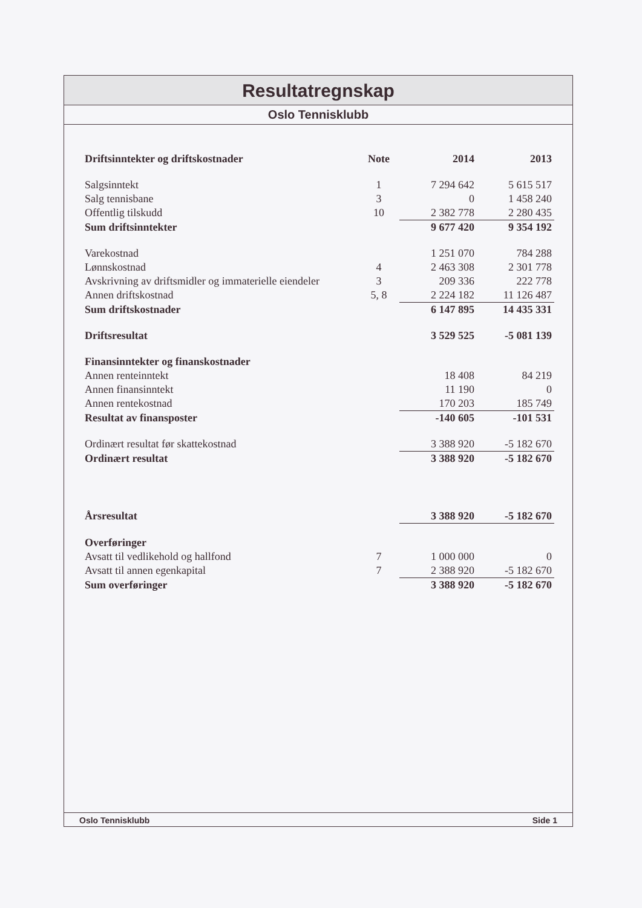Resultatregnskap
Oslo Tennisklubb
| Driftsinntekter og driftskostnader | Note | 2014 | 2013 |
| --- | --- | --- | --- |
| Salgsinntekt | 1 | 7 294 642 | 5 615 517 |
| Salg tennisbane | 3 | 0 | 1 458 240 |
| Offentlig tilskudd | 10 | 2 382 778 | 2 280 435 |
| Sum driftsinntekter | | 9 677 420 | 9 354 192 |
| Varekostnad | | 1 251 070 | 784 288 |
| Lønnskostnad | 4 | 2 463 308 | 2 301 778 |
| Avskrivning av driftsmidler og immaterielle eiendeler | 3 | 209 336 | 222 778 |
| Annen driftskostnad | 5, 8 | 2 224 182 | 11 126 487 |
| Sum driftskostnader | | 6 147 895 | 14 435 331 |
| Driftsresultat | | 3 529 525 | -5 081 139 |
| Finansinntekter og finanskostnader | | | |
| Annen renteinntekt | | 18 408 | 84 219 |
| Annen finansinntekt | | 11 190 | 0 |
| Annen rentekostnad | | 170 203 | 185 749 |
| Resultat av finansposter | | -140 605 | -101 531 |
| Ordinært resultat før skattekostnad | | 3 388 920 | -5 182 670 |
| Ordinært resultat | | 3 388 920 | -5 182 670 |
| Årsresultat | | 3 388 920 | -5 182 670 |
| Overføringer | | | |
| Avsatt til vedlikehold og hallfond | 7 | 1 000 000 | 0 |
| Avsatt til annen egenkapital | 7 | 2 388 920 | -5 182 670 |
| Sum overføringer | | 3 388 920 | -5 182 670 |
Oslo Tennisklubb Side 1